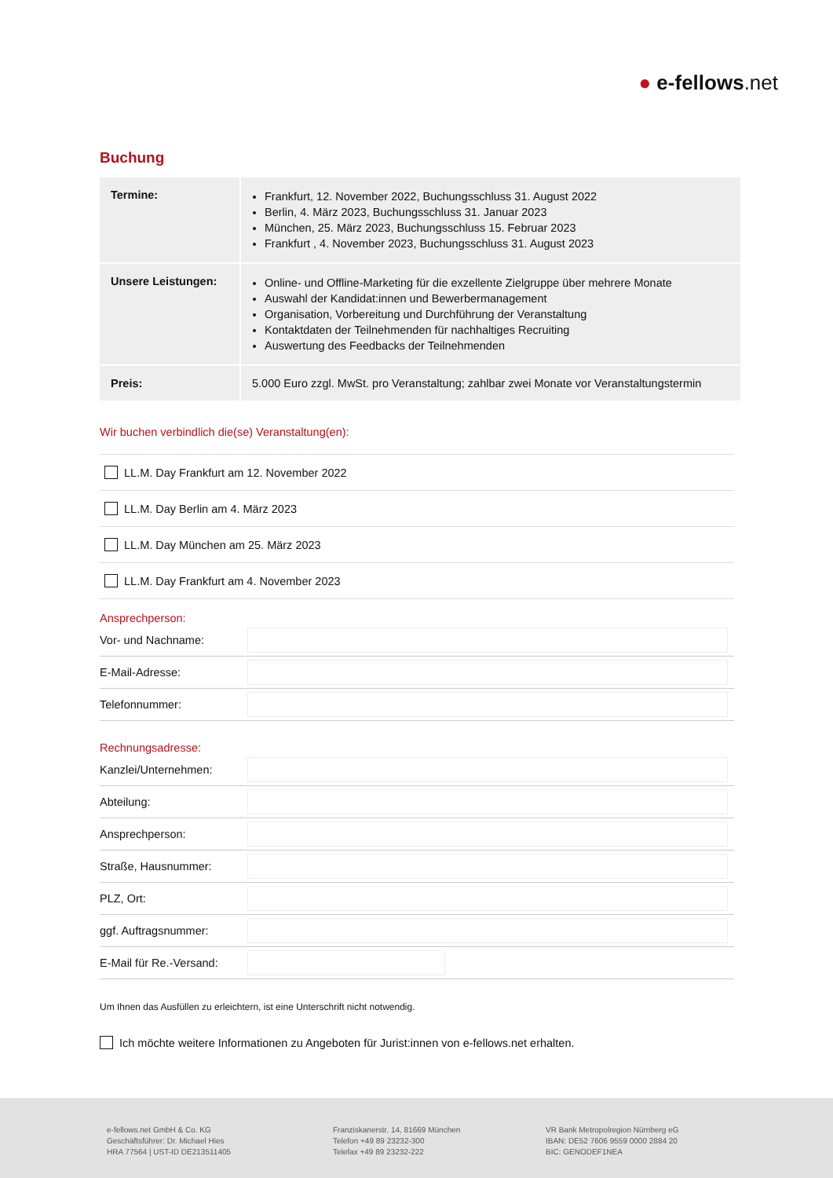● e-fellows.net
Buchung
| Termine: | Frankfurt, 12. November 2022, Buchungsschluss 31. August 2022 Berlin, 4. März 2023, Buchungsschluss 31. Januar 2023 München, 25. März 2023, Buchungsschluss 15. Februar 2023 Frankfurt , 4. November 2023, Buchungsschluss 31. August 2023 |
| Unsere Leistungen: | Online- und Offline-Marketing für die exzellente Zielgruppe über mehrere Monate Auswahl der Kandidat:innen und Bewerbermanagement Organisation, Vorbereitung und Durchführung der Veranstaltung Kontaktdaten der Teilnehmenden für nachhaltiges Recruiting Auswertung des Feedbacks der Teilnehmenden |
| Preis: | 5.000 Euro zzgl. MwSt. pro Veranstaltung; zahlbar zwei Monate vor Veranstaltungstermin |
Wir buchen verbindlich die(se) Veranstaltung(en):
LL.M. Day Frankfurt am 12. November 2022
LL.M. Day Berlin am 4. März 2023
LL.M. Day München am 25. März 2023
LL.M. Day Frankfurt am 4. November 2023
Ansprechperson:
Vor- und Nachname:
E-Mail-Adresse:
Telefonnummer:
Rechnungsadresse:
Kanzlei/Unternehmen:
Abteilung:
Ansprechperson:
Straße, Hausnummer:
PLZ, Ort:
ggf. Auftragsnummer:
E-Mail für Re.-Versand:
Um Ihnen das Ausfüllen zu erleichtern, ist eine Unterschrift nicht notwendig.
Ich möchte weitere Informationen zu Angeboten für Jurist:innen von e-fellows.net erhalten.
e-fellows.net GmbH & Co. KG
Geschäftsführer: Dr. Michael Hies
HRA 77564 | UST-ID DE213511405
Franziskanerstr. 14, 81669 München
Telefon +49 89 23232-300
Telefax +49 89 23232-222
VR Bank Metropolregion Nürnberg eG
IBAN: DE52 7606 9559 0000 2884 20
BIC: GENODEF1NEA